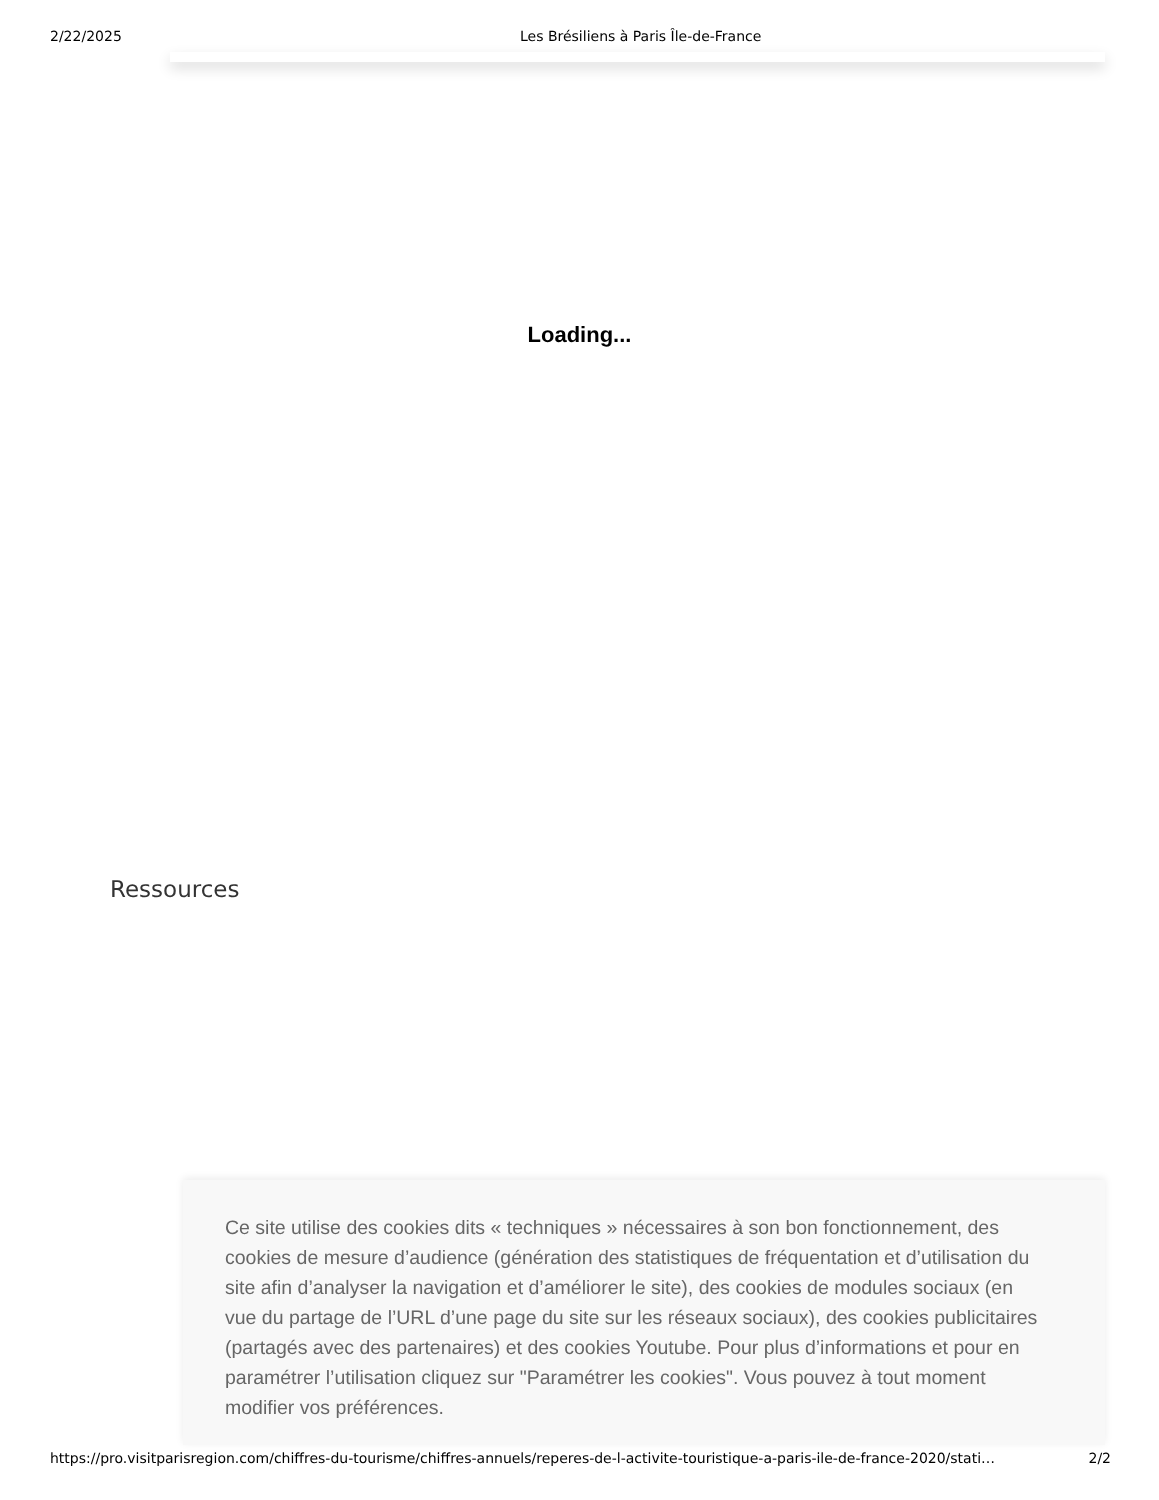2/22/2025 Les Brésiliens à Paris Île-de-France
Loading...
Ressources
Ce site utilise des cookies dits « techniques » nécessaires à son bon fonctionnement, des cookies de mesure d’audience (génération des statistiques de fréquentation et d’utilisation du site afin d’analyser la navigation et d’améliorer le site), des cookies de modules sociaux (en vue du partage de l’URL d’une page du site sur les réseaux sociaux), des cookies publicitaires (partagés avec des partenaires) et des cookies Youtube. Pour plus d’informations et pour en paramétrer l’utilisation cliquez sur "Paramétrer les cookies". Vous pouvez à tout moment modifier vos préférences.
https://pro.visitparisregion.com/chiffres-du-tourisme/chiffres-annuels/reperes-de-l-activite-touristique-a-paris-ile-de-france-2020/stati… 2/2